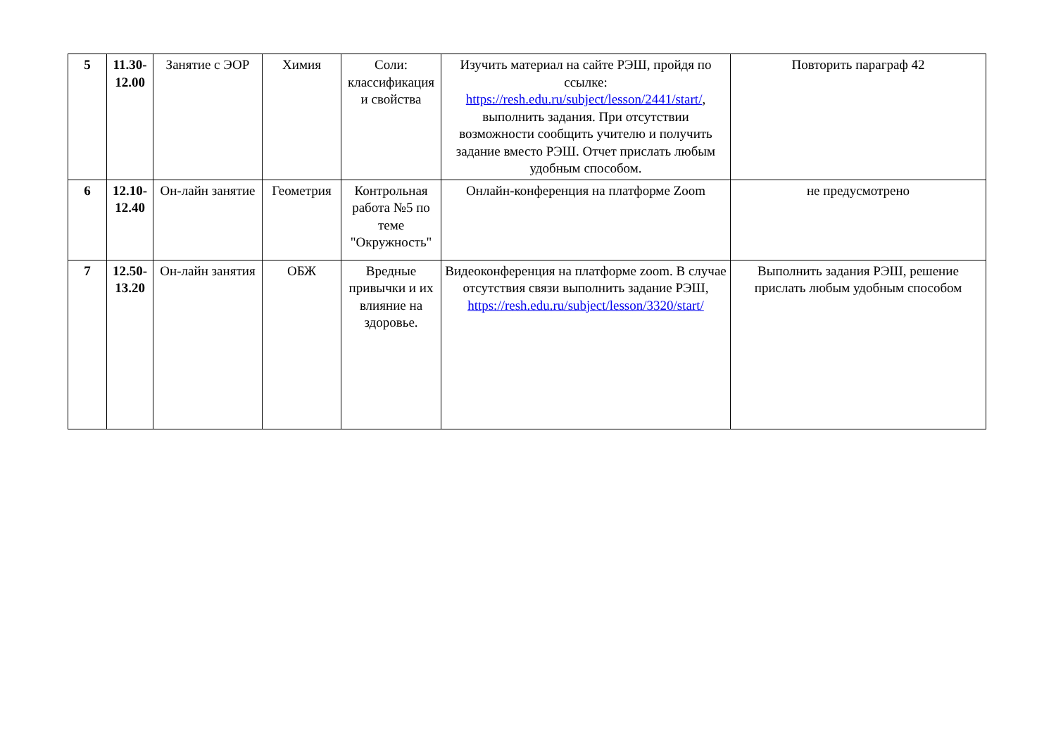| 5 | 11.30- 12.00 | Занятие с ЭОР | Химия | Соли: классификация и свойства | Изучить материал на сайте РЭШ, пройдя по ссылке: https://resh.edu.ru/subject/lesson/2441/start/ , выполнить задания. При отсутствии возможности сообщить учителю и получить задание вместо РЭШ. Отчет прислать любым удобным способом. | Повторить параграф 42 |
| 6 | 12.10- 12.40 | Он-лайн занятие | Геометрия | Контрольная работа №5 по теме "Окружность" | Онлайн-конференция на платформе Zoom | не предусмотрено |
| 7 | 12.50- 13.20 | Он-лайн занятия | ОБЖ | Вредные привычки и их влияние на здоровье. | Видеоконференция на платформе zoom. В случае отсутствия связи выполнить задание РЭШ, https://resh.edu.ru/subject/lesson/3320/start/ | Выполнить задания РЭШ, решение прислать любым удобным способом |